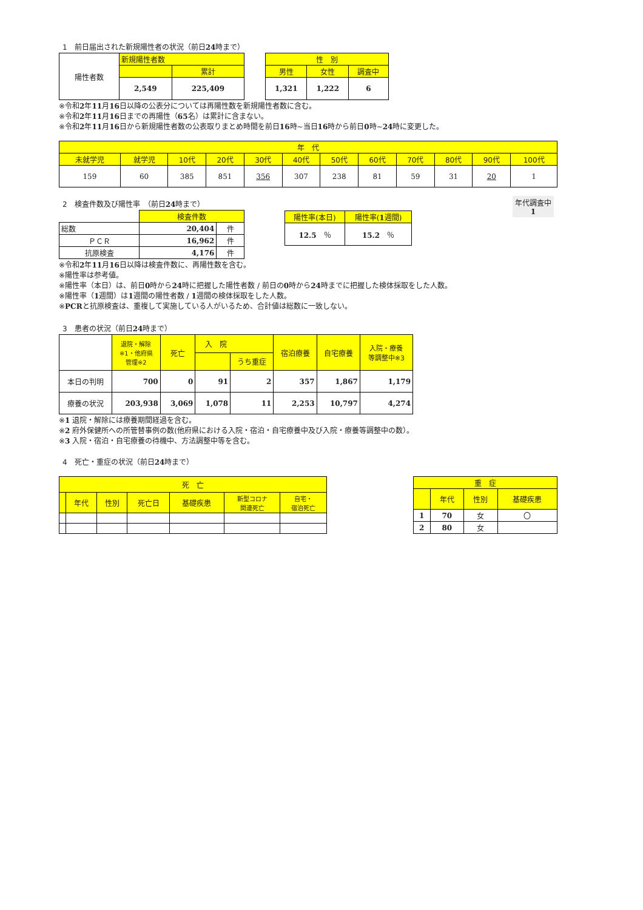1　前日届出された新規陽性者の状況（前日24時まで）
| 陽性者数 | 新規陽性者数 | |
| | | 累計 |
| | 2,549 | 225,409 |
| 性 別 | | |
| 男性 | 女性 | 調査中 |
| 1,321 | 1,222 | 6 |
※令和2年11月16日以降の公表分については再陽性数を新規陽性者数に含む。
※令和2年11月16日までの再陽性（65名）は累計に含まない。
※令和2年11月16日から新規陽性者数の公表取りまとめ時間を前日16時~当日16時から前日0時~24時に変更した。
| 年 代 | | | | | | | | | | | |
| 未就学児 | 就学児 | 10代 | 20代 | 30代 | 40代 | 50代 | 60代 | 70代 | 80代 | 90代 | 100代 |
| 159 | 60 | 385 | 851 | 356 | 307 | 238 | 81 | 59 | 31 | 20 | 1 |
2　検査件数及び陽性率　（前日24時まで）
| | 検査件数 | |
| 総数 | 20,404 | 件 |
| ＰＣＲ | 16,962 | 件 |
| 抗原検査 | 4,176 | 件 |
| 陽性率(本日) | 陽性率( 1 週間) |
| 12.5 ％ | 15.2 ％ |
年代調査中
1
※令和2年11月16日以降は検査件数に、再陽性数を含む。
※陽性率は参考値。
※陽性率（本日）は、前日0時から24時に把握した陽性者数 / 前日の0時から24時までに把握した検体採取をした人数。
※陽性率（1週間）は1週間の陽性者数 / 1週間の検体採取をした人数。
※PCRと抗原検査は、重複して実施している人がいるため、合計値は総数に一致しない。
3　患者の状況（前日24時まで）
| | 退院・解除 ※1・他府県 管理※2 | 死亡 | 入 院 | | 宿泊療養 | 自宅療養 | 入院・療養 等調整中※3 |
| | | | | うち重症 | | | |
| 本日の判明 | 700 | 0 | 91 | 2 | 357 | 1,867 | 1,179 |
| 療養の状況 | 203,938 | 3,069 | 1,078 | 11 | 2,253 | 10,797 | 4,274 |
※1 退院・解除には療養期間経過を含む。
※2 府外保健所への所管替事例の数(他府県における入院・宿泊・自宅療養中及び入院・療養等調整中の数）。
※3 入院・宿泊・自宅療養の待機中、方法調整中等を含む。
4　死亡・重症の状況（前日24時まで）
| 死 亡 | | | | | | |
| | 年代 | 性別 | 死亡日 | 基礎疾患 | 新型コロナ 関連死亡 | 自宅・ 宿泊死亡 |
| 重 症 | | | |
| | 年代 | 性別 | 基礎疾患 |
| 1 | 70 | 女 | 〇 |
| 2 | 80 | 女 | |